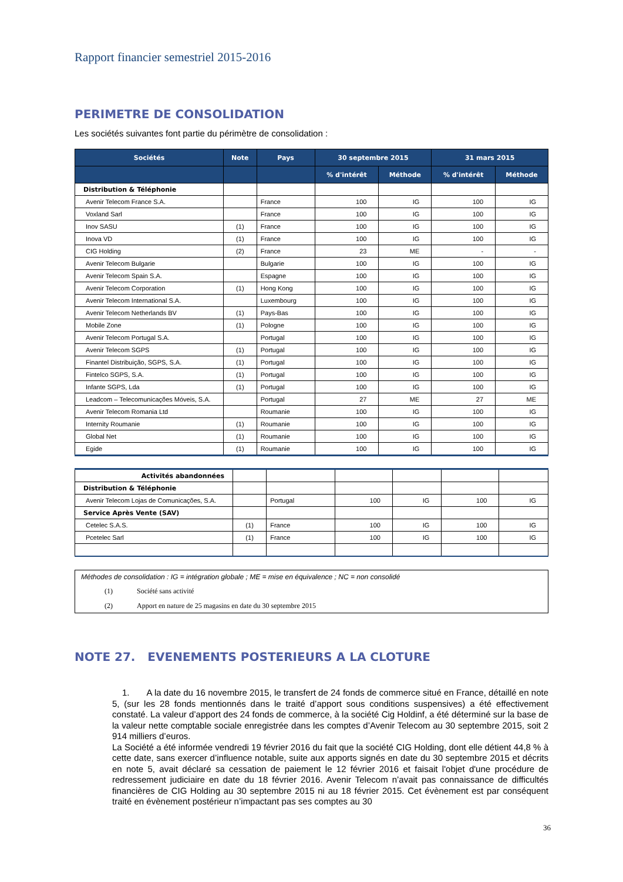Rapport financier semestriel 2015-2016
PERIMETRE DE CONSOLIDATION
Les sociétés suivantes font partie du périmètre de consolidation :
| Sociétés | Note | Pays | 30 septembre 2015 | | 31 mars 2015 | |
| --- | --- | --- | --- | --- | --- | --- |
| | | | % d'intérêt | Méthode | % d'intérêt | Méthode |
| Distribution & Téléphonie | | | | | | |
| Avenir Telecom France S.A. | | France | 100 | IG | 100 | IG |
| Voxland Sarl | | France | 100 | IG | 100 | IG |
| Inov SASU | (1) | France | 100 | IG | 100 | IG |
| Inova VD | (1) | France | 100 | IG | 100 | IG |
| CIG Holding | (2) | France | 23 | ME | - | - |
| Avenir Telecom Bulgarie | | Bulgarie | 100 | IG | 100 | IG |
| Avenir Telecom Spain S.A. | | Espagne | 100 | IG | 100 | IG |
| Avenir Telecom Corporation | (1) | Hong Kong | 100 | IG | 100 | IG |
| Avenir Telecom International S.A. | | Luxembourg | 100 | IG | 100 | IG |
| Avenir Telecom Netherlands BV | (1) | Pays-Bas | 100 | IG | 100 | IG |
| Mobile Zone | (1) | Pologne | 100 | IG | 100 | IG |
| Avenir Telecom Portugal S.A. | | Portugal | 100 | IG | 100 | IG |
| Avenir Telecom SGPS | (1) | Portugal | 100 | IG | 100 | IG |
| Finantel Distribuição, SGPS, S.A. | (1) | Portugal | 100 | IG | 100 | IG |
| Fintelco SGPS, S.A. | (1) | Portugal | 100 | IG | 100 | IG |
| Infante SGPS, Lda | (1) | Portugal | 100 | IG | 100 | IG |
| Leadcom – Telecomunicações Móveis, S.A. | | Portugal | 27 | ME | 27 | ME |
| Avenir Telecom Romania Ltd | | Roumanie | 100 | IG | 100 | IG |
| Internity Roumanie | (1) | Roumanie | 100 | IG | 100 | IG |
| Global Net | (1) | Roumanie | 100 | IG | 100 | IG |
| Egide | (1) | Roumanie | 100 | IG | 100 | IG |
| Activités abandonnées | | | | | | |
| Distribution & Téléphonie | | | | | | |
| Avenir Telecom Lojas de Comunicações, S.A. | | Portugal | 100 | IG | 100 | IG |
| Service Après Vente (SAV) | | | | | | |
| Cetelec S.A.S. | (1) | France | 100 | IG | 100 | IG |
| Pcetelec Sarl | (1) | France | 100 | IG | 100 | IG |
Méthodes de consolidation : IG = intégration globale ; ME = mise en équivalence ; NC = non consolidé
(1) Société sans activité
(2) Apport en nature de 25 magasins en date du 30 septembre 2015
NOTE 27. EVENEMENTS POSTERIEURS A LA CLOTURE
1. A la date du 16 novembre 2015, le transfert de 24 fonds de commerce situé en France, détaillé en note 5, (sur les 28 fonds mentionnés dans le traité d’apport sous conditions suspensives) a été effectivement constaté. La valeur d’apport des 24 fonds de commerce, à la société Cig Holdinf, a été déterminé sur la base de la valeur nette comptable sociale enregistrée dans les comptes d’Avenir Telecom au 30 septembre 2015, soit 2 914 milliers d’euros.
La Société a été informée vendredi 19 février 2016 du fait que la société CIG Holding, dont elle détient 44,8 % à cette date, sans exercer d’influence notable, suite aux apports signés en date du 30 septembre 2015 et décrits en note 5, avait déclaré sa cessation de paiement le 12 février 2016 et faisait l'objet d'une procédure de redressement judiciaire en date du 18 février 2016. Avenir Telecom n’avait pas connaissance de difficultés financières de CIG Holding au 30 septembre 2015 ni au 18 février 2015. Cet évènement est par conséquent traité en évènement postérieur n’impactant pas ses comptes au 30
36